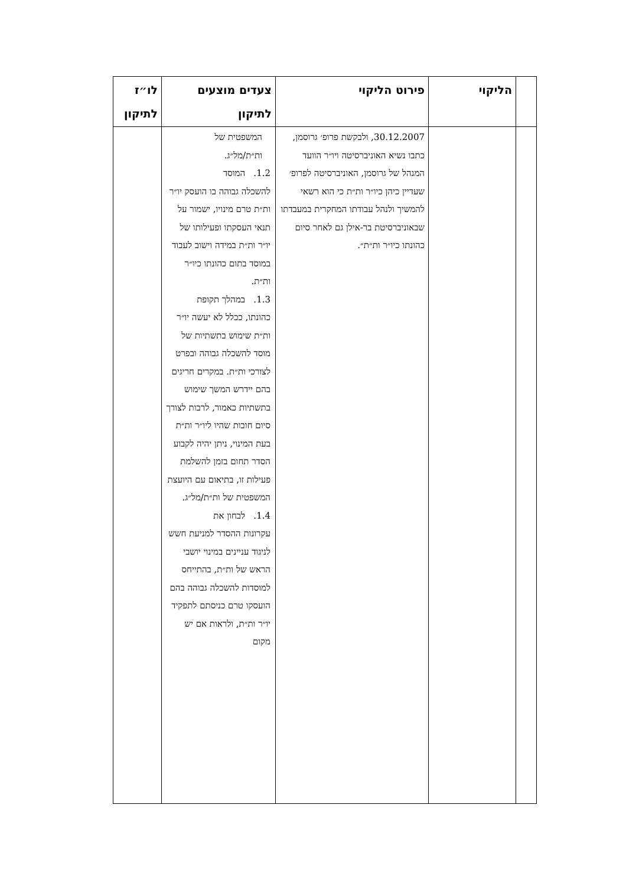| | הליקוי | פירוט הליקוי | צעדים מוצעים לתיקון | לו״ז לתיקון |
| --- | --- | --- | --- | --- |
| | | 30.12.2007, ולבקשת פרופ׳ גרוסמן, כתבו נשיא האוניברסיטה ויו״ר הוועד המנהל של גרוסמן, האוניברסיטה לפרופ׳ שעדיין כיהן כיו״ר ות״ת כי הוא רשאי להמשיך ולנהל עבודתו המחקרית במעבדתו שבאוניברסיטת בר-אילן גם לאחר סיום כהונתו כיו״ר ות״ת״. | המשפטית של ות״ת/מל״ג. 1.2. המוסד להשכלה גבוהה בו הועסק יו״ר ות״ת טרם מינויו, ישמור על תנאי העסקתו ופעילותו של יו״ר ות״ת במידה וישוב לעבוד במוסד בתום כהונתו כיו״ר ות״ת. 1.3. במהלך תקופת כהונתו, ככלל לא יעשה יו״ר ות״ת שימוש בתשתיות של מוסד להשכלה גבוהה ובפרט לצורכי ות״ת. במקרים חריגים בהם יידרש המשך שימוש בתשתיות כאמור, לרבות לצורך סיום חובות שהיו ליו״ר ות״ת בעת המינוי, ניתן יהיה לקבוע הסדר תחום בזמן להשלמת פעילות זו, בתיאום עם היועצת המשפטית של ות״ת/מל״ג. 1.4. לבחון את עקרונות ההסדר למניעת חשש לניגוד עניינים במינוי יושבי הראש של ות״ת, בהתייחס למוסדות להשכלה גבוהה בהם הועסקו טרם כניסתם לתפקיד יו״ר ות״ת, ולראות אם יש מקום | |